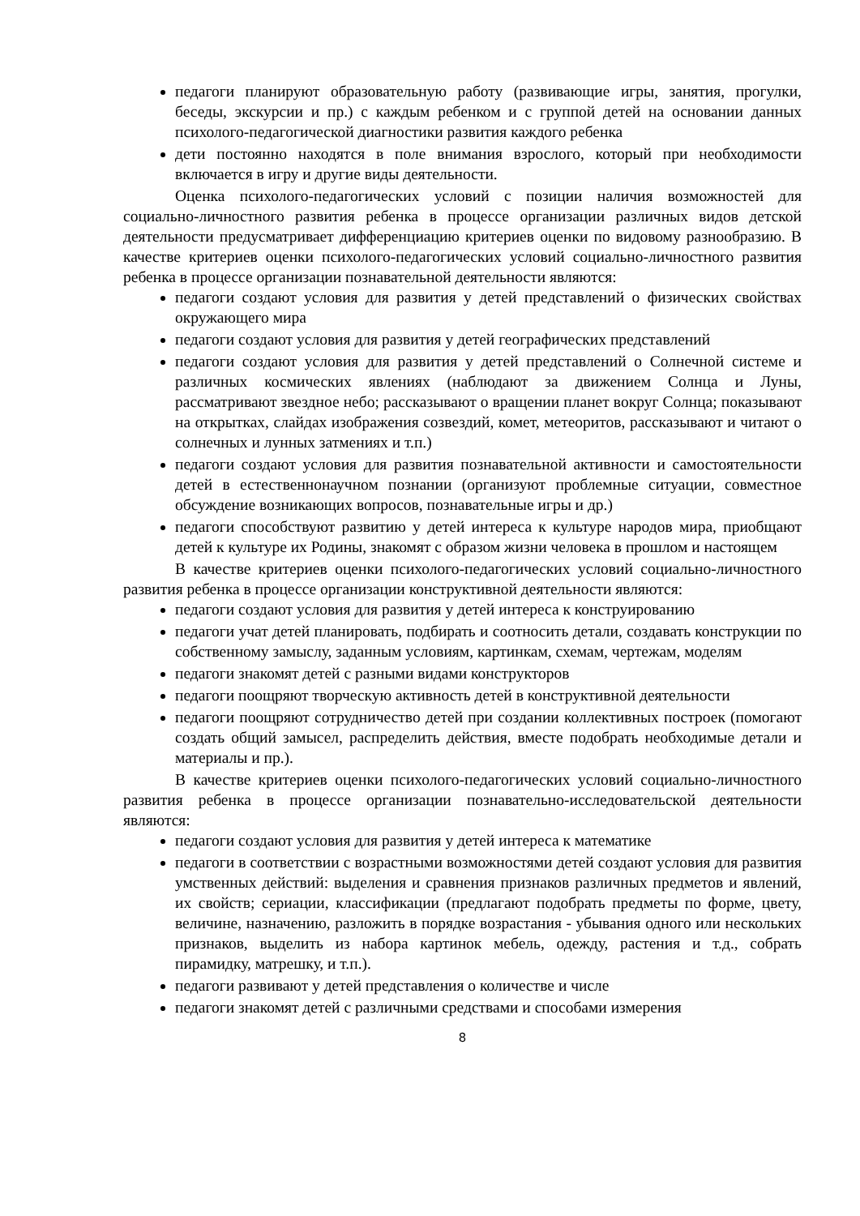педагоги планируют образовательную работу (развивающие игры, занятия, прогулки, беседы, экскурсии и пр.) с каждым ребенком и с группой детей на основании данных психолого-педагогической диагностики развития каждого ребенка
дети постоянно находятся в поле внимания взрослого, который при необходимости включается в игру и другие виды деятельности.
Оценка психолого-педагогических условий с позиции наличия возможностей для социально-личностного развития ребенка в процессе организации различных видов детской деятельности предусматривает дифференциацию критериев оценки по видовому разнообразию. В качестве критериев оценки психолого-педагогических условий социально-личностного развития ребенка в процессе организации познавательной деятельности являются:
педагоги создают условия для развития у детей представлений о физических свойствах окружающего мира
педагоги создают условия для развития у детей географических представлений
педагоги создают условия для развития у детей представлений о Солнечной системе и различных космических явлениях (наблюдают за движением Солнца и Луны, рассматривают звездное небо; рассказывают о вращении планет вокруг Солнца; показывают на открытках, слайдах изображения созвездий, комет, метеоритов, рассказывают и читают о солнечных и лунных затмениях и т.п.)
педагоги создают условия для развития познавательной активности и самостоятельности детей в естественнонаучном познании (организуют проблемные ситуации, совместное обсуждение возникающих вопросов, познавательные игры и др.)
педагоги способствуют развитию у детей интереса к культуре народов мира, приобщают детей к культуре их Родины, знакомят с образом жизни человека в прошлом и настоящем
В качестве критериев оценки психолого-педагогических условий социально-личностного развития ребенка в процессе организации конструктивной деятельности являются:
педагоги создают условия для развития у детей интереса к конструированию
педагоги учат детей планировать, подбирать и соотносить детали, создавать конструкции по собственному замыслу, заданным условиям, картинкам, схемам, чертежам, моделям
педагоги знакомят детей с разными видами конструкторов
педагоги поощряют творческую активность детей в конструктивной деятельности
педагоги поощряют сотрудничество детей при создании коллективных построек (помогают создать общий замысел, распределить действия, вместе подобрать необходимые детали и материалы и пр.).
В качестве критериев оценки психолого-педагогических условий социально-личностного развития ребенка в процессе организации познавательно-исследовательской деятельности являются:
педагоги создают условия для развития у детей интереса к математике
педагоги в соответствии с возрастными возможностями детей создают условия для развития умственных действий: выделения и сравнения признаков различных предметов и явлений, их свойств; сериации, классификации (предлагают подобрать предметы по форме, цвету, величине, назначению, разложить в порядке возрастания - убывания одного или нескольких признаков, выделить из набора картинок мебель, одежду, растения и т.д., собрать пирамидку, матрешку, и т.п.).
педагоги развивают у детей представления о количестве и числе
педагоги знакомят детей с различными средствами и способами измерения
8